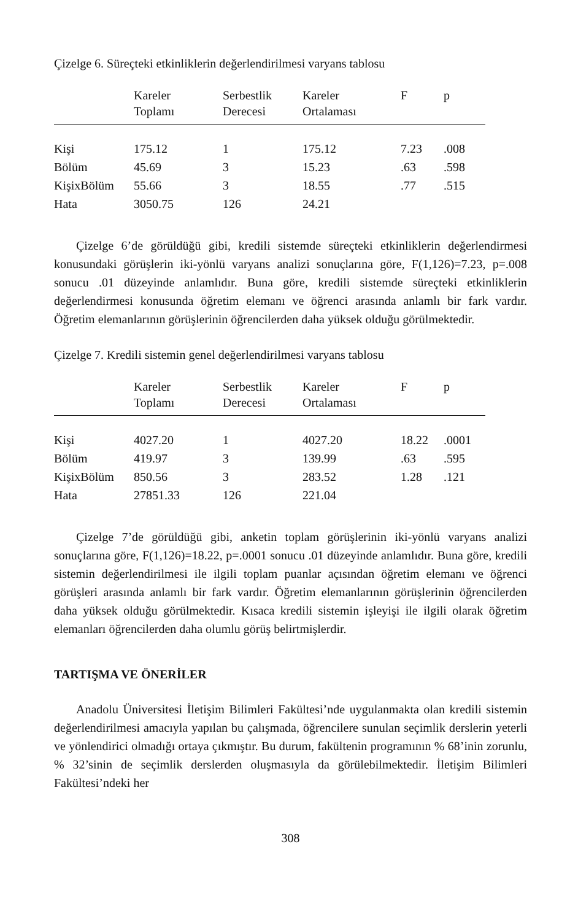Çizelge 6. Süreçteki etkinliklerin değerlendirilmesi varyans tablosu
| | Kareler Toplamı | Serbestlik Derecesi | Kareler Ortalaması | F | p |
| --- | --- | --- | --- | --- | --- |
| Kişi | 175.12 | 1 | 175.12 | 7.23 | .008 |
| Bölüm | 45.69 | 3 | 15.23 | .63 | .598 |
| KişixBölüm | 55.66 | 3 | 18.55 | .77 | .515 |
| Hata | 3050.75 | 126 | 24.21 | | |
Çizelge 6’de görüldüğü gibi, kredili sistemde süreçteki etkinliklerin değerlendirmesi konusundaki görüşlerin iki-yönlü varyans analizi sonuçlarına göre, F(1,126)=7.23, p=.008 sonucu .01 düzeyinde anlamlıdır. Buna göre, kredili sistemde süreçteki etkinliklerin değerlendirmesi konusunda öğretim elemanı ve öğrenci arasında anlamlı bir fark vardır. Öğretim elemanlarının görüşlerinin öğrencilerden daha yüksek olduğu görülmektedir.
Çizelge 7. Kredili sistemin genel değerlendirilmesi varyans tablosu
| | Kareler Toplamı | Serbestlik Derecesi | Kareler Ortalaması | F | p |
| --- | --- | --- | --- | --- | --- |
| Kişi | 4027.20 | 1 | 4027.20 | 18.22 | .0001 |
| Bölüm | 419.97 | 3 | 139.99 | .63 | .595 |
| KişixBölüm | 850.56 | 3 | 283.52 | 1.28 | .121 |
| Hata | 27851.33 | 126 | 221.04 | | |
Çizelge 7’de görüldüğü gibi, anketin toplam görüşlerinin iki-yönlü varyans analizi sonuçlarına göre, F(1,126)=18.22, p=.0001 sonucu .01 düzeyinde anlamlıdır. Buna göre, kredili sistemin değerlendirilmesi ile ilgili toplam puanlar açısından öğretim elemanı ve öğrenci görüşleri arasında anlamlı bir fark vardır. Öğretim elemanlarının görüşlerinin öğrencilerden daha yüksek olduğu görülmektedir. Kısaca kredili sistemin işleyişi ile ilgili olarak öğretim elemanları öğrencilerden daha olumlu görüş belirtmişlerdir.
TARTIŞMA VE ÖNERİLER
Anadolu Üniversitesi İletişim Bilimleri Fakültesi’nde uygulanmakta olan kredili sistemin değerlendirilmesi amacıyla yapılan bu çalışmada, öğrencilere sunulan seçimlik derslerin yeterli ve yönlendirici olmadığı ortaya çıkmıştır. Bu durum, fakültenin programının % 68’inin zorunlu, % 32’sinin de seçimlik derslerden oluşmasıyla da görülebilmektedir. İletişim Bilimleri Fakültesi’ndeki her
308